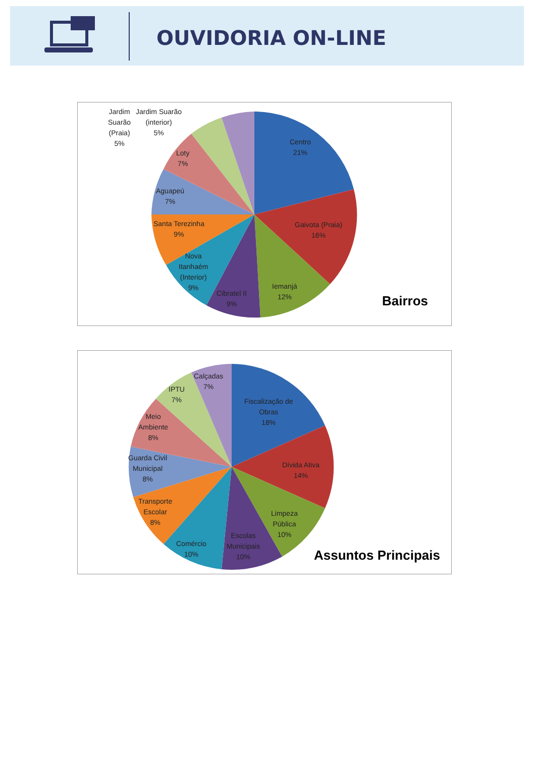OUVIDORIA ON-LINE
Jardim
Suarão
(Praia)
5%
Jardim Suarão
(interior)
5%
Centro
21%
Loty
7%
Aguapeú
7%
Gaivota (Praia)
16%
Santa Terezinha
9%
Nova
Itanhaém
(Interior)
9%
Cibratel II
9%
Iemanjá
12%
Bairros
Calçadas
7%
IPTU
7%
Fiscalização de
Obras
18%
Meio
Ambiente
8%
Guarda Civil
Municipal
8%
Dívida Ativa
14%
Transporte
Escolar
8%
Limpeza
Pública
10%
Comércio
10%
Escolas
Municipais
10%
Assuntos Principais